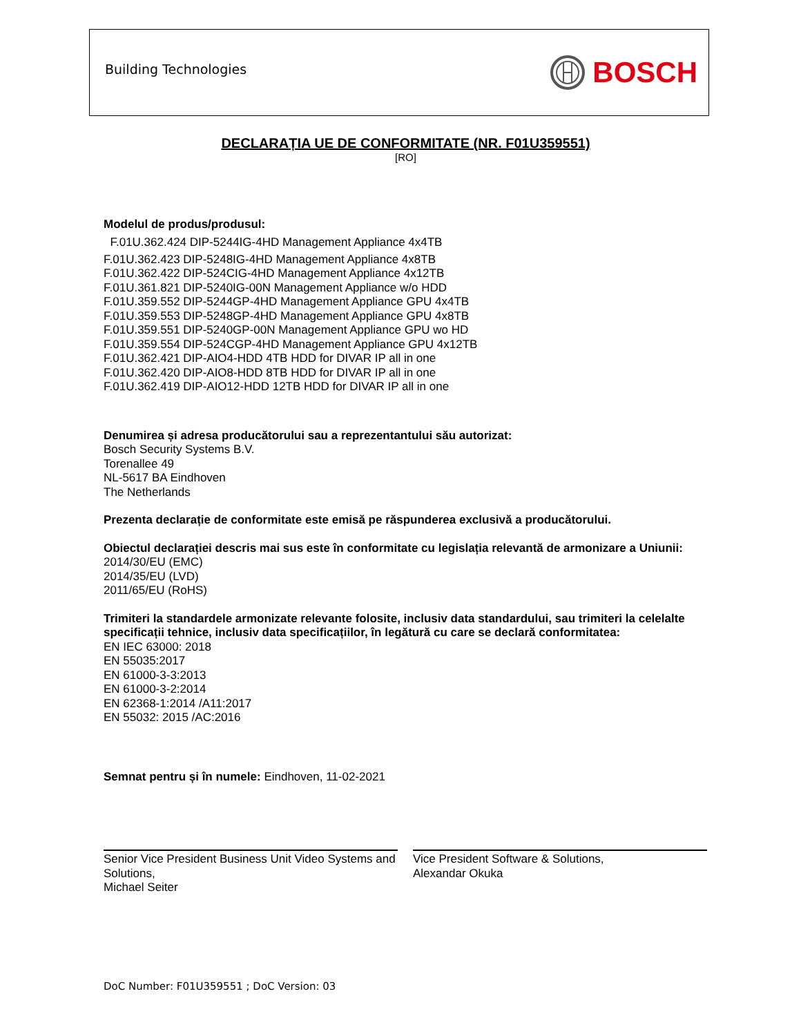Building Technologies
BOSCH
DECLARAȚIA UE DE CONFORMITATE (NR. F01U359551)
[RO]
Modelul de produs/produsul:
F.01U.362.424 DIP-5244IG-4HD Management Appliance 4x4TB
F.01U.362.423 DIP-5248IG-4HD Management Appliance 4x8TB
F.01U.362.422 DIP-524CIG-4HD Management Appliance 4x12TB
F.01U.361.821 DIP-5240IG-00N Management Appliance w/o HDD
F.01U.359.552 DIP-5244GP-4HD Management Appliance GPU 4x4TB
F.01U.359.553 DIP-5248GP-4HD Management Appliance GPU 4x8TB
F.01U.359.551 DIP-5240GP-00N Management Appliance GPU wo HD
F.01U.359.554 DIP-524CGP-4HD Management Appliance GPU 4x12TB
F.01U.362.421 DIP-AIO4-HDD 4TB HDD for DIVAR IP all in one
F.01U.362.420 DIP-AIO8-HDD 8TB HDD for DIVAR IP all in one
F.01U.362.419 DIP-AIO12-HDD 12TB HDD for DIVAR IP all in one
Denumirea și adresa producătorului sau a reprezentantului său autorizat:
Bosch Security Systems B.V.
Torenallee 49
NL-5617 BA Eindhoven
The Netherlands
Prezenta declarație de conformitate este emisă pe răspunderea exclusivă a producătorului.
Obiectul declarației descris mai sus este în conformitate cu legislația relevantă de armonizare a Uniunii:
2014/30/EU (EMC)
2014/35/EU (LVD)
2011/65/EU (RoHS)
Trimiteri la standardele armonizate relevante folosite, inclusiv data standardului, sau trimiteri la celelalte specificații tehnice, inclusiv data specificațiilor, în legătură cu care se declară conformitatea:
EN IEC 63000: 2018
EN 55035:2017
EN 61000-3-3:2013
EN 61000-3-2:2014
EN 62368-1:2014 /A11:2017
EN 55032: 2015 /AC:2016
Semnat pentru și în numele: Eindhoven, 11-02-2021
Senior Vice President Business Unit Video Systems and Solutions,
Michael Seiter
Vice President Software & Solutions,
Alexandar Okuka
DoC Number: F01U359551 ; DoC Version: 03